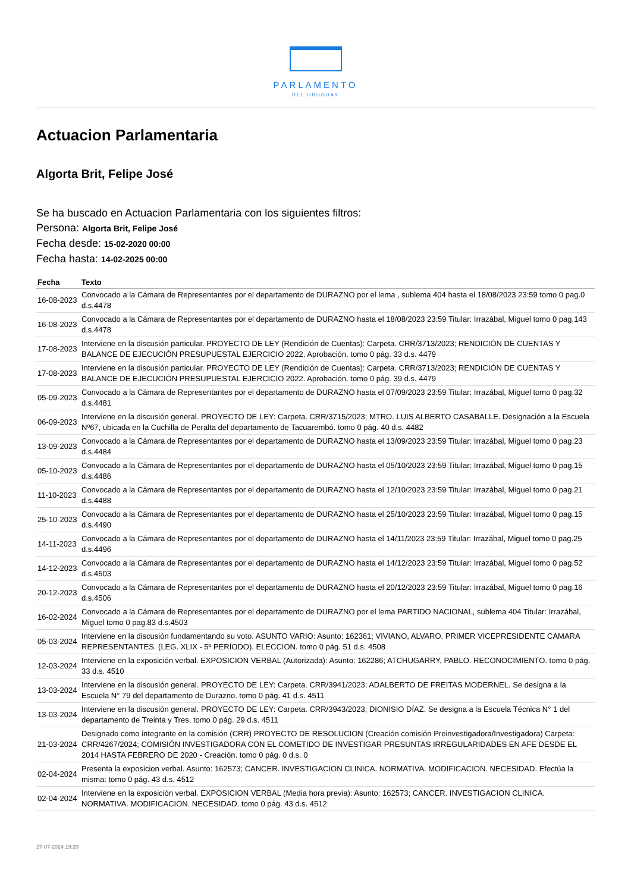PARLAMENTO
DEL URUGUAY
Actuacion Parlamentaria
Algorta Brit, Felipe José
Se ha buscado en Actuacion Parlamentaria con los siguientes filtros:
Persona: Algorta Brit, Felipe José
Fecha desde: 15-02-2020 00:00
Fecha hasta: 14-02-2025 00:00
| Fecha | Texto |
| --- | --- |
| 16-08-2023 | Convocado a la Cámara de Representantes por el departamento de DURAZNO por el lema , sublema 404 hasta el 18/08/2023 23:59 tomo 0 pag.0 d.s.4478 |
| 16-08-2023 | Convocado a la Cámara de Representantes por el departamento de DURAZNO hasta el 18/08/2023 23:59 Titular: Irrazábal, Miguel tomo 0 pag.143 d.s.4478 |
| 17-08-2023 | Interviene en la discusión particular. PROYECTO DE LEY (Rendición de Cuentas): Carpeta. CRR/3713/2023; RENDICIÓN DE CUENTAS Y BALANCE DE EJECUCIÓN PRESUPUESTAL EJERCICIO 2022. Aprobación. tomo 0 pág. 33 d.s. 4479 |
| 17-08-2023 | Interviene en la discusión particular. PROYECTO DE LEY (Rendición de Cuentas): Carpeta. CRR/3713/2023; RENDICIÓN DE CUENTAS Y BALANCE DE EJECUCIÓN PRESUPUESTAL EJERCICIO 2022. Aprobación. tomo 0 pág. 39 d.s. 4479 |
| 05-09-2023 | Convocado a la Cámara de Representantes por el departamento de DURAZNO hasta el 07/09/2023 23:59 Titular: Irrazábal, Miguel tomo 0 pag.32 d.s.4481 |
| 06-09-2023 | Interviene en la discusión general. PROYECTO DE LEY: Carpeta. CRR/3715/2023; MTRO. LUIS ALBERTO CASABALLE. Designación a la Escuela Nº67, ubicada en la Cuchilla de Peralta del departamento de Tacuarembó. tomo 0 pág. 40 d.s. 4482 |
| 13-09-2023 | Convocado a la Cámara de Representantes por el departamento de DURAZNO hasta el 13/09/2023 23:59 Titular: Irrazábal, Miguel tomo 0 pag.23 d.s.4484 |
| 05-10-2023 | Convocado a la Cámara de Representantes por el departamento de DURAZNO hasta el 05/10/2023 23:59 Titular: Irrazábal, Miguel tomo 0 pag.15 d.s.4486 |
| 11-10-2023 | Convocado a la Cámara de Representantes por el departamento de DURAZNO hasta el 12/10/2023 23:59 Titular: Irrazábal, Miguel tomo 0 pag.21 d.s.4488 |
| 25-10-2023 | Convocado a la Cámara de Representantes por el departamento de DURAZNO hasta el 25/10/2023 23:59 Titular: Irrazábal, Miguel tomo 0 pag.15 d.s.4490 |
| 14-11-2023 | Convocado a la Cámara de Representantes por el departamento de DURAZNO hasta el 14/11/2023 23:59 Titular: Irrazábal, Miguel tomo 0 pag.25 d.s.4496 |
| 14-12-2023 | Convocado a la Cámara de Representantes por el departamento de DURAZNO hasta el 14/12/2023 23:59 Titular: Irrazábal, Miguel tomo 0 pag.52 d.s.4503 |
| 20-12-2023 | Convocado a la Cámara de Representantes por el departamento de DURAZNO hasta el 20/12/2023 23:59 Titular: Irrazábal, Miguel tomo 0 pag.16 d.s.4506 |
| 16-02-2024 | Convocado a la Cámara de Representantes por el departamento de DURAZNO por el lema PARTIDO NACIONAL, sublema 404 Titular: Irrazábal, Miguel tomo 0 pag.83 d.s.4503 |
| 05-03-2024 | Interviene en la discusión fundamentando su voto. ASUNTO VARIO: Asunto: 162361; VIVIANO, ALVARO. PRIMER VICEPRESIDENTE CAMARA REPRESENTANTES. (LEG. XLIX - 5º PERÍODO). ELECCION. tomo 0 pág. 51 d.s. 4508 |
| 12-03-2024 | Interviene en la exposición verbal. EXPOSICION VERBAL (Autorizada): Asunto: 162286; ATCHUGARRY, PABLO. RECONOCIMIENTO. tomo 0 pág. 33 d.s. 4510 |
| 13-03-2024 | Interviene en la discusión general. PROYECTO DE LEY: Carpeta. CRR/3941/2023; ADALBERTO DE FREITAS MODERNEL. Se designa a la Escuela N° 79 del departamento de Durazno. tomo 0 pág. 41 d.s. 4511 |
| 13-03-2024 | Interviene en la discusión general. PROYECTO DE LEY: Carpeta. CRR/3943/2023; DIONISIO DÍAZ. Se designa a la Escuela Técnica N° 1 del departamento de Treinta y Tres. tomo 0 pág. 29 d.s. 4511 |
| 21-03-2024 | Designado como integrante en la comisión (CRR) PROYECTO DE RESOLUCION (Creación comisión Preinvestigadora/Investigadora) Carpeta: CRR/4267/2024; COMISIÓN INVESTIGADORA CON EL COMETIDO DE INVESTIGAR PRESUNTAS IRREGULARIDADES EN AFE DESDE EL 2014 HASTA FEBRERO DE 2020 - Creación. tomo 0 pág. 0 d.s. 0 |
| 02-04-2024 | Presenta la exposicion verbal. Asunto: 162573; CANCER. INVESTIGACION CLINICA. NORMATIVA. MODIFICACION. NECESIDAD. Efectúa la misma: tomo 0 pág. 43 d.s. 4512 |
| 02-04-2024 | Interviene en la exposición verbal. EXPOSICION VERBAL (Media hora previa): Asunto: 162573; CANCER. INVESTIGACION CLINICA. NORMATIVA. MODIFICACION. NECESIDAD. tomo 0 pág. 43 d.s. 4512 |
27-07-2024 19:20